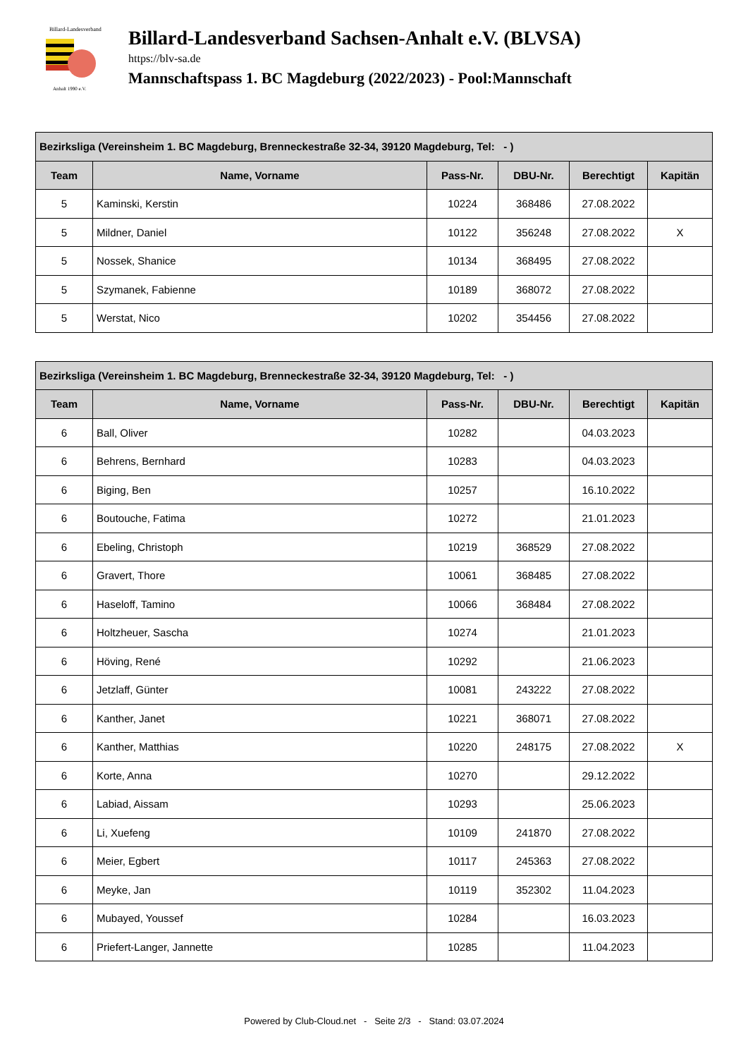Billard-Landesverband
Anhalt 1990 e.V.
Billard-Landesverband Sachsen-Anhalt e.V. (BLVSA)
https://blv-sa.de
Mannschaftspass 1. BC Magdeburg (2022/2023) - Pool:Mannschaft
| Bezirksliga (Vereinsheim 1. BC Magdeburg, Brenneckestraße 32-34, 39120 Magdeburg, Tel: - ) | | | | | |
| --- | --- | --- | --- | --- | --- |
| Team | Name, Vorname | Pass-Nr. | DBU-Nr. | Berechtigt | Kapitän |
| 5 | Kaminski, Kerstin | 10224 | 368486 | 27.08.2022 | |
| 5 | Mildner, Daniel | 10122 | 356248 | 27.08.2022 | X |
| 5 | Nossek, Shanice | 10134 | 368495 | 27.08.2022 | |
| 5 | Szymanek, Fabienne | 10189 | 368072 | 27.08.2022 | |
| 5 | Werstat, Nico | 10202 | 354456 | 27.08.2022 | |
| Bezirksliga (Vereinsheim 1. BC Magdeburg, Brenneckestraße 32-34, 39120 Magdeburg, Tel: - ) | | | | | |
| --- | --- | --- | --- | --- | --- |
| Team | Name, Vorname | Pass-Nr. | DBU-Nr. | Berechtigt | Kapitän |
| 6 | Ball, Oliver | 10282 | | 04.03.2023 | |
| 6 | Behrens, Bernhard | 10283 | | 04.03.2023 | |
| 6 | Biging, Ben | 10257 | | 16.10.2022 | |
| 6 | Boutouche, Fatima | 10272 | | 21.01.2023 | |
| 6 | Ebeling, Christoph | 10219 | 368529 | 27.08.2022 | |
| 6 | Gravert, Thore | 10061 | 368485 | 27.08.2022 | |
| 6 | Haseloff, Tamino | 10066 | 368484 | 27.08.2022 | |
| 6 | Holtzheuer, Sascha | 10274 | | 21.01.2023 | |
| 6 | Höving, René | 10292 | | 21.06.2023 | |
| 6 | Jetzlaff, Günter | 10081 | 243222 | 27.08.2022 | |
| 6 | Kanther, Janet | 10221 | 368071 | 27.08.2022 | |
| 6 | Kanther, Matthias | 10220 | 248175 | 27.08.2022 | X |
| 6 | Korte, Anna | 10270 | | 29.12.2022 | |
| 6 | Labiad, Aissam | 10293 | | 25.06.2023 | |
| 6 | Li, Xuefeng | 10109 | 241870 | 27.08.2022 | |
| 6 | Meier, Egbert | 10117 | 245363 | 27.08.2022 | |
| 6 | Meyke, Jan | 10119 | 352302 | 11.04.2023 | |
| 6 | Mubayed, Youssef | 10284 | | 16.03.2023 | |
| 6 | Priefert-Langer, Jannette | 10285 | | 11.04.2023 | |
Powered by Club-Cloud.net - Seite 2/3 - Stand: 03.07.2024